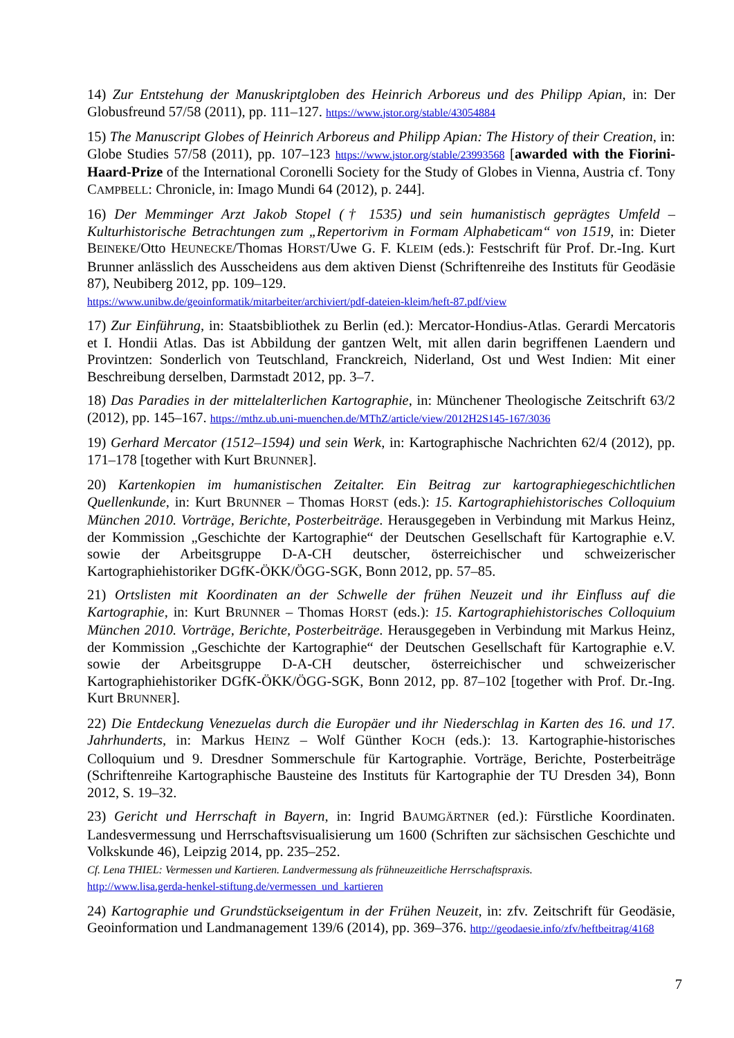14) Zur Entstehung der Manuskriptgloben des Heinrich Arboreus und des Philipp Apian, in: Der Globusfreund 57/58 (2011), pp. 111–127. https://www.jstor.org/stable/43054884
15) The Manuscript Globes of Heinrich Arboreus and Philipp Apian: The History of their Creation, in: Globe Studies 57/58 (2011), pp. 107–123 https://www.jstor.org/stable/23993568 [awarded with the Fiorini-Haard-Prize of the International Coronelli Society for the Study of Globes in Vienna, Austria cf. Tony CAMPBELL: Chronicle, in: Imago Mundi 64 (2012), p. 244].
16) Der Memminger Arzt Jakob Stopel († 1535) und sein humanistisch geprägtes Umfeld – Kulturhistorische Betrachtungen zum „Repertorivm in Formam Alphabeticam“ von 1519, in: Dieter BEINEKE/Otto HEUNECKE/Thomas HORST/Uwe G. F. KLEIM (eds.): Festschrift für Prof. Dr.-Ing. Kurt Brunner anlässlich des Ausscheidens aus dem aktiven Dienst (Schriftenreihe des Instituts für Geodäsie 87), Neubiberg 2012, pp. 109–129.
https://www.unibw.de/geoinformatik/mitarbeiter/archiviert/pdf-dateien-kleim/heft-87.pdf/view
17) Zur Einführung, in: Staatsbibliothek zu Berlin (ed.): Mercator-Hondius-Atlas. Gerardi Mercatoris et I. Hondii Atlas. Das ist Abbildung der gantzen Welt, mit allen darin begriffenen Laendern und Provintzen: Sonderlich von Teutschland, Franckreich, Niderland, Ost und West Indien: Mit einer Beschreibung derselben, Darmstadt 2012, pp. 3–7.
18) Das Paradies in der mittelalterlichen Kartographie, in: Münchener Theologische Zeitschrift 63/2 (2012), pp. 145–167. https://mthz.ub.uni-muenchen.de/MThZ/article/view/2012H2S145-167/3036
19) Gerhard Mercator (1512–1594) und sein Werk, in: Kartographische Nachrichten 62/4 (2012), pp. 171–178 [together with Kurt BRUNNER].
20) Kartenkopien im humanistischen Zeitalter. Ein Beitrag zur kartographiegeschichtlichen Quellenkunde, in: Kurt BRUNNER – Thomas HORST (eds.): 15. Kartographiehistorisches Colloquium München 2010. Vorträge, Berichte, Posterbeiträge. Herausgegeben in Verbindung mit Markus Heinz, der Kommission „Geschichte der Kartographie“ der Deutschen Gesellschaft für Kartographie e.V. sowie der Arbeitsgruppe D-A-CH deutscher, österreichischer und schweizerischer Kartographiehistoriker DGfK-ÖKK/ÖGG-SGK, Bonn 2012, pp. 57–85.
21) Ortslisten mit Koordinaten an der Schwelle der frühen Neuzeit und ihr Einfluss auf die Kartographie, in: Kurt BRUNNER – Thomas HORST (eds.): 15. Kartographiehistorisches Colloquium München 2010. Vorträge, Berichte, Posterbeiträge. Herausgegeben in Verbindung mit Markus Heinz, der Kommission „Geschichte der Kartographie“ der Deutschen Gesellschaft für Kartographie e.V. sowie der Arbeitsgruppe D-A-CH deutscher, österreichischer und schweizerischer Kartographiehistoriker DGfK-ÖKK/ÖGG-SGK, Bonn 2012, pp. 87–102 [together with Prof. Dr.-Ing. Kurt BRUNNER].
22) Die Entdeckung Venezuelas durch die Europäer und ihr Niederschlag in Karten des 16. und 17. Jahrhunderts, in: Markus HEINZ – Wolf Günther KOCH (eds.): 13. Kartographie-historisches Colloquium und 9. Dresdner Sommerschule für Kartographie. Vorträge, Berichte, Posterbeiträge (Schriftenreihe Kartographische Bausteine des Instituts für Kartographie der TU Dresden 34), Bonn 2012, S. 19–32.
23) Gericht und Herrschaft in Bayern, in: Ingrid BAUMGÄRTNER (ed.): Fürstliche Koordinaten. Landesvermessung und Herrschaftsvisualisierung um 1600 (Schriften zur sächsischen Geschichte und Volkskunde 46), Leipzig 2014, pp. 235–252.
Cf. Lena THIEL: Vermessen und Kartieren. Landvermessung als frühneuzeitliche Herrschaftspraxis.
http://www.lisa.gerda-henkel-stiftung.de/vermessen_und_kartieren
24) Kartographie und Grundstückseigentum in der Frühen Neuzeit, in: zfv. Zeitschrift für Geodäsie, Geoinformation und Landmanagement 139/6 (2014), pp. 369–376. http://geodaesie.info/zfv/heftbeitrag/4168
7